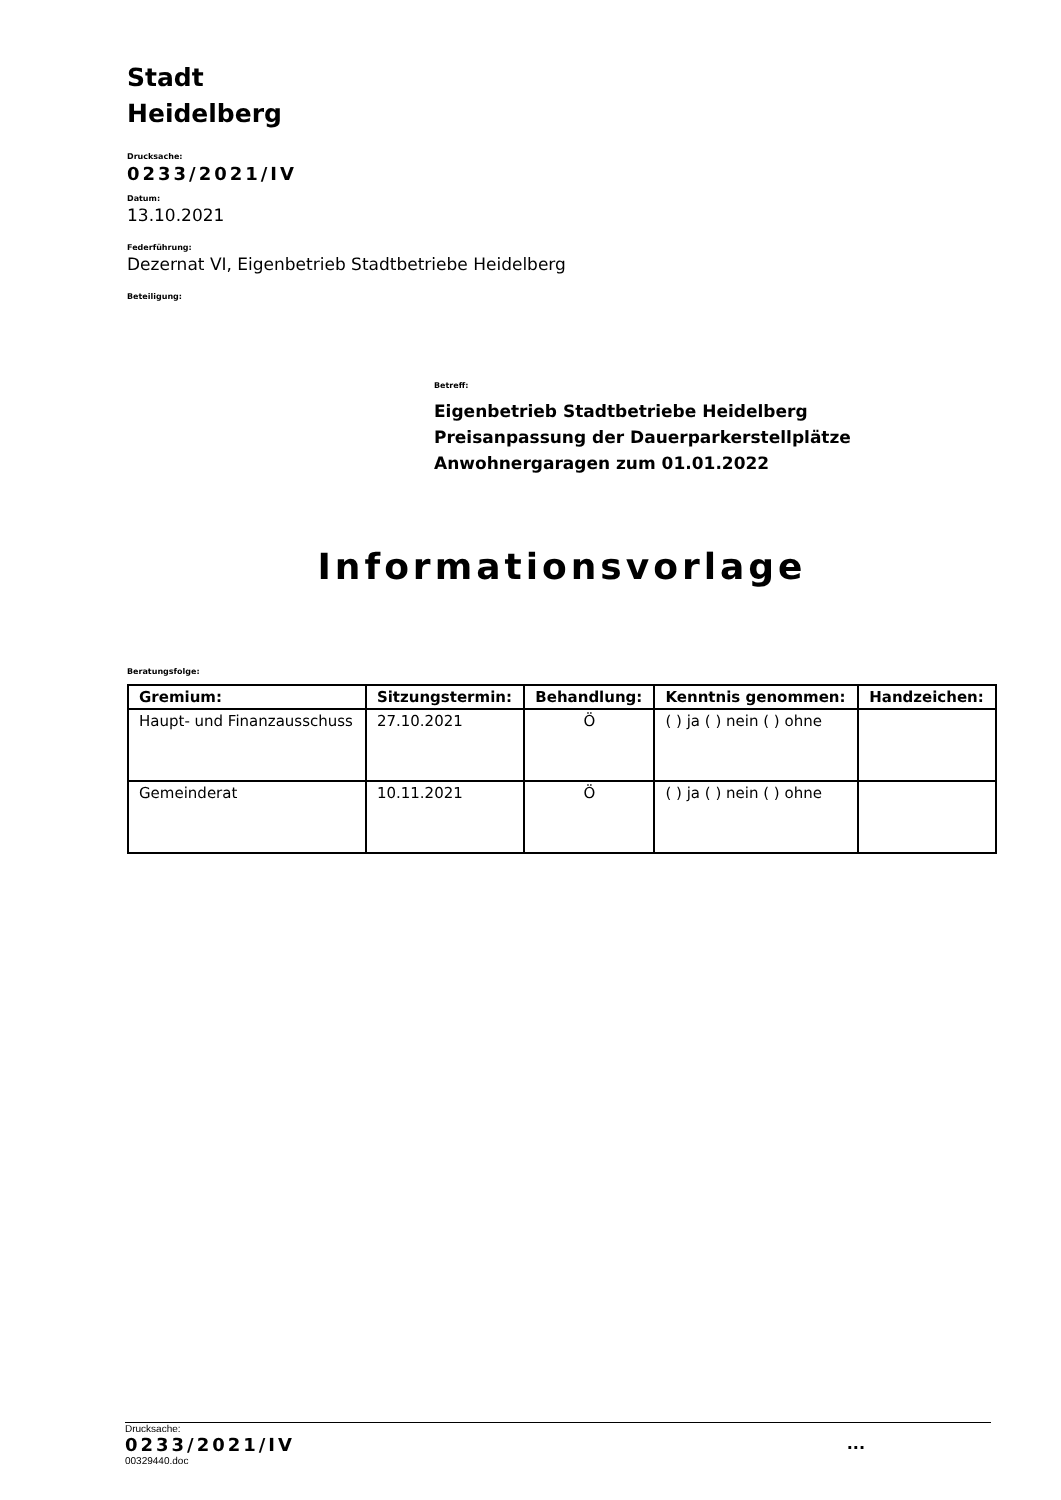Stadt
Heidelberg
Drucksache:
0233/2021/IV
Datum:
13.10.2021
Federführung:
Dezernat VI, Eigenbetrieb Stadtbetriebe Heidelberg
Beteiligung:
Betreff:
Eigenbetrieb Stadtbetriebe Heidelberg
Preisanpassung der Dauerparkerstellplätze
Anwohnergaragen zum 01.01.2022
Informationsvorlage
Beratungsfolge:
| Gremium: | Sitzungstermin: | Behandlung: | Kenntnis genommen: | Handzeichen: |
| --- | --- | --- | --- | --- |
| Haupt- und Finanzausschuss | 27.10.2021 | Ö | ( ) ja ( ) nein ( ) ohne | |
| Gemeinderat | 10.11.2021 | Ö | ( ) ja ( ) nein ( ) ohne | |
Drucksache:
0233/2021/IV...
00329440.doc